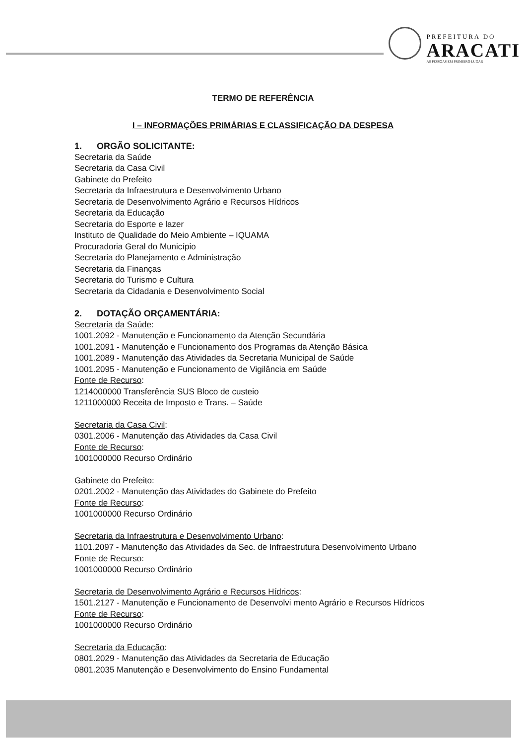PREFEITURA DO
ARACATI
AS PESSOAS EM PRIMEIRO LUGAR
TERMO DE REFERÊNCIA
I – INFORMAÇÕES PRIMÁRIAS E CLASSIFICAÇÃO DA DESPESA
1. ORGÃO SOLICITANTE:
Secretaria da Saúde
Secretaria da Casa Civil
Gabinete do Prefeito
Secretaria da Infraestrutura e Desenvolvimento Urbano
Secretaria de Desenvolvimento Agrário e Recursos Hídricos
Secretaria da Educação
Secretaria do Esporte e lazer
Instituto de Qualidade do Meio Ambiente – IQUAMA
Procuradoria Geral do Município
Secretaria do Planejamento e Administração
Secretaria da Finanças
Secretaria do Turismo e Cultura
Secretaria da Cidadania e Desenvolvimento Social
2. DOTAÇÃO ORÇAMENTÁRIA:
Secretaria da Saúde:
1001.2092 - Manutenção e Funcionamento da Atenção Secundária
1001.2091 - Manutenção e Funcionamento dos Programas da Atenção Básica
1001.2089 - Manutenção das Atividades da Secretaria Municipal de Saúde
1001.2095 - Manutenção e Funcionamento de Vigilância em Saúde
Fonte de Recurso:
1214000000 Transferência SUS Bloco de custeio
1211000000 Receita de Imposto e Trans. – Saúde
Secretaria da Casa Civil:
0301.2006 - Manutenção das Atividades da Casa Civil
Fonte de Recurso:
1001000000 Recurso Ordinário
Gabinete do Prefeito:
0201.2002 - Manutenção das Atividades do Gabinete do Prefeito
Fonte de Recurso:
1001000000 Recurso Ordinário
Secretaria da Infraestrutura e Desenvolvimento Urbano:
1101.2097 - Manutenção das Atividades da Sec. de Infraestrutura Desenvolvimento Urbano
Fonte de Recurso:
1001000000 Recurso Ordinário
Secretaria de Desenvolvimento Agrário e Recursos Hídricos:
1501.2127 - Manutenção e Funcionamento de Desenvolvi mento Agrário e Recursos Hídricos
Fonte de Recurso:
1001000000 Recurso Ordinário
Secretaria da Educação:
0801.2029 - Manutenção das Atividades da Secretaria de Educação
0801.2035 Manutenção e Desenvolvimento do Ensino Fundamental